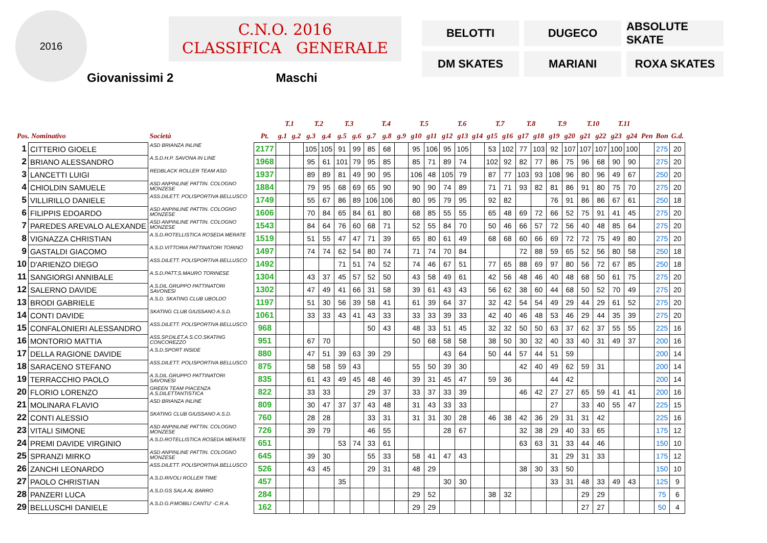2016
C.N.O. 2016
CLASSIFICA GENERALE
Giovanissimi 2 Maschi
BELOTTI
DUGECO
ABSOLUTE SKATE
DM SKATES
MARIANI
ROXA SKATES
| | | | | T.1 | | T.2 | | T.3 | | T.4 | | | T.5 | | T.6 | | | T.7 | | T.8 | | T.9 | | T.10 | | T.11 | | | | |
| --- | --- | --- | --- | --- | --- | --- | --- | --- | --- | --- | --- | --- | --- | --- | --- | --- | --- | --- | --- | --- | --- | --- | --- | --- | --- | --- | --- | --- | --- | --- |
| Pos. Nominativo | | Società | Pt. | g.1 | g.2 | g.3 | g.4 | g.5 | g.6 | g.7 | g.8 | g.9 | g10 | g11 | g12 | g13 | g14 | g15 | g16 | g17 | g18 | g19 | g20 | g21 | g22 | g23 | g24 | Pen | Bon | G.d. |
| 1 | CITTERIO GIOELE | ASD BRIANZA INLINE | 2177 | | | 105 | 105 | 91 | 99 | 85 | 68 | | 95 | 106 | 95 | 105 | | 53 | 102 | 77 | 103 | 92 | 107 | 107 | 107 | 100 | 100 | | 275 | 20 |
| 2 | BRIANO ALESSANDRO | A.S.D.H.P. SAVONA IN LINE | 1968 | | | 95 | 61 | 101 | 79 | 95 | 85 | | 85 | 71 | 89 | 74 | | 102 | 92 | 82 | 77 | 86 | 75 | 96 | 68 | 90 | 90 | | 275 | 20 |
| 3 | LANCETTI LUIGI | REDBLACK ROLLER TEAM ASD | 1937 | | | 89 | 89 | 81 | 49 | 90 | 95 | | 106 | 48 | 105 | 79 | | 87 | 77 | 103 | 93 | 108 | 96 | 80 | 96 | 49 | 67 | | 250 | 20 |
| 4 | CHIOLDIN SAMUELE | ASD ANPINLINE PATTIN. COLOGNO MONZESE | 1884 | | | 79 | 95 | 68 | 69 | 65 | 90 | | 90 | 90 | 74 | 89 | | 71 | 71 | 93 | 82 | 81 | 86 | 91 | 80 | 75 | 70 | | 275 | 20 |
| 5 | VILLIRILLO DANIELE | ASS.DILETT. POLISPORTIVA BELLUSCO | 1749 | | | 55 | 67 | 86 | 89 | 106 | 106 | | 80 | 95 | 79 | 95 | | 92 | 82 | | | 76 | 91 | 86 | 86 | 67 | 61 | | 250 | 18 |
| 6 | FILIPPIS EDOARDO | ASD ANPINLINE PATTIN. COLOGNO MONZESE | 1606 | | | 70 | 84 | 65 | 84 | 61 | 80 | | 68 | 85 | 55 | 55 | | 65 | 48 | 69 | 72 | 66 | 52 | 75 | 91 | 41 | 45 | | 275 | 20 |
| 7 | PAREDES AREVALO ALEXANDE | ASD ANPINLINE PATTIN. COLOGNO MONZESE | 1543 | | | 84 | 64 | 76 | 60 | 68 | 71 | | 52 | 55 | 84 | 70 | | 50 | 46 | 66 | 57 | 72 | 56 | 40 | 48 | 85 | 64 | | 275 | 20 |
| 8 | VIGNAZZA CHRISTIAN | A.S.D.ROTELLISTICA ROSEDA MERATE | 1519 | | | 51 | 55 | 47 | 47 | 71 | 39 | | 65 | 80 | 61 | 49 | | 68 | 68 | 60 | 66 | 69 | 72 | 72 | 75 | 49 | 80 | | 275 | 20 |
| 9 | GASTALDI GIACOMO | A.S.D.VITTORIA PATTINATORI TORINO | 1497 | | | 74 | 74 | 62 | 54 | 80 | 74 | | 71 | 74 | 70 | 84 | | | | 72 | 88 | 59 | 65 | 52 | 56 | 80 | 58 | | 250 | 18 |
| 10 | D'ARIENZO DIEGO | ASS.DILETT. POLISPORTIVA BELLUSCO | 1492 | | | | | 71 | 51 | 74 | 52 | | 74 | 46 | 67 | 51 | | 77 | 65 | 88 | 69 | 97 | 80 | 56 | 72 | 67 | 85 | | 250 | 18 |
| 11 | SANGIORGI ANNIBALE | A.S.D.PATT.S.MAURO TORINESE | 1304 | | | 43 | 37 | 45 | 57 | 52 | 50 | | 43 | 58 | 49 | 61 | | 42 | 56 | 48 | 46 | 40 | 48 | 68 | 50 | 61 | 75 | | 275 | 20 |
| 12 | SALERNO DAVIDE | A.S.DIL.GRUPPO PATTINATORI SAVONESI | 1302 | | | 47 | 49 | 41 | 66 | 31 | 58 | | 39 | 61 | 43 | 43 | | 56 | 62 | 38 | 60 | 44 | 68 | 50 | 52 | 70 | 49 | | 275 | 20 |
| 13 | BRODI GABRIELE | A.S.D. SKATING CLUB UBOLDO | 1197 | | | 51 | 30 | 56 | 39 | 58 | 41 | | 61 | 39 | 64 | 37 | | 32 | 42 | 54 | 54 | 49 | 29 | 44 | 29 | 61 | 52 | | 275 | 20 |
| 14 | CONTI DAVIDE | SKATING CLUB GIUSSANO A.S.D. | 1061 | | | 33 | 33 | 43 | 41 | 43 | 33 | | 33 | 33 | 39 | 33 | | 42 | 40 | 46 | 48 | 53 | 46 | 29 | 44 | 35 | 39 | | 275 | 20 |
| 15 | CONFALONIERI ALESSANDRO | ASS.DILETT. POLISPORTIVA BELLUSCO | 968 | | | | | | | 50 | 43 | | 48 | 33 | 51 | 45 | | 32 | 32 | 50 | 50 | 63 | 37 | 62 | 37 | 55 | 55 | | 225 | 16 |
| 16 | MONTORIO MATTIA | ASS.SP.DILET.A.S.CO.SKATING CONCOREZZO | 951 | | | 67 | 70 | | | | | | 50 | 68 | 58 | 58 | | 38 | 50 | 30 | 32 | 40 | 33 | 40 | 31 | 49 | 37 | | 200 | 16 |
| 17 | DELLA RAGIONE DAVIDE | A.S.D.SPORT INSIDE | 880 | | | 47 | 51 | 39 | 63 | 39 | 29 | | | | 43 | 64 | | 50 | 44 | 57 | 44 | 51 | 59 | | | | | | 200 | 14 |
| 18 | SARACENO STEFANO | ASS.DILETT. POLISPORTIVA BELLUSCO | 875 | | | 58 | 58 | 59 | 43 | | | | 55 | 50 | 39 | 30 | | | | 42 | 40 | 49 | 62 | 59 | 31 | | | | 200 | 14 |
| 19 | TERRACCHIO PAOLO | A.S.DIL.GRUPPO PATTINATORI SAVONESI | 835 | | | 61 | 43 | 49 | 45 | 48 | 46 | | 39 | 31 | 45 | 47 | | 59 | 36 | | | 44 | 42 | | | | | | 200 | 14 |
| 20 | FLORIO LORENZO | GREEN TEAM PIACENZA A.S.DILETTANTISTICA | 822 | | | 33 | 33 | | | 29 | 37 | | 33 | 37 | 33 | 39 | | | | 46 | 42 | 27 | 27 | 65 | 59 | 41 | 41 | | 200 | 16 |
| 21 | MOLINARA FLAVIO | ASD BRIANZA INLINE | 809 | | | 30 | 47 | 37 | 37 | 43 | 48 | | 31 | 43 | 33 | 33 | | | | | | 27 | | 33 | 40 | 55 | 47 | | 225 | 15 |
| 22 | CONTI ALESSIO | SKATING CLUB GIUSSANO A.S.D. | 760 | | | 28 | 28 | | | 33 | 31 | | 31 | 31 | 30 | 28 | | 46 | 38 | 42 | 36 | 29 | 31 | 31 | 42 | | | | 225 | 16 |
| 23 | VITALI SIMONE | ASD ANPINLINE PATTIN. COLOGNO MONZESE | 726 | | | 39 | 79 | | | 46 | 55 | | | | 28 | 67 | | | | 32 | 38 | 29 | 40 | 33 | 65 | | | | 175 | 12 |
| 24 | PREMI DAVIDE VIRGINIO | A.S.D.ROTELLISTICA ROSEDA MERATE | 651 | | | | | 53 | 74 | 33 | 61 | | | | | | | | | 63 | 63 | 31 | 33 | 44 | 46 | | | | 150 | 10 |
| 25 | SPRANZI MIRKO | ASD ANPINLINE PATTIN. COLOGNO MONZESE | 645 | | | 39 | 30 | | | 55 | 33 | | 58 | 41 | 47 | 43 | | | | | | 31 | 29 | 31 | 33 | | | | 175 | 12 |
| 26 | ZANCHI LEONARDO | ASS.DILETT. POLISPORTIVA BELLUSCO | 526 | | | 43 | 45 | | | 29 | 31 | | 48 | 29 | | | | | | 38 | 30 | 33 | 50 | | | | | | 150 | 10 |
| 27 | PAOLO CHRISTIAN | A.S.D.RIVOLI ROLLER TIME | 457 | | | | | 35 | | | | | | | 30 | 30 | | | | | | 33 | 31 | 48 | 33 | 49 | 43 | | 125 | 9 |
| 28 | PANZERI LUCA | A.S.D.GS SALA AL BARRO | 284 | | | | | | | | | | 29 | 52 | | | | 38 | 32 | | | | | 29 | 29 | | | | 75 | 6 |
| 29 | BELLUSCHI DANIELE | A.S.D.G.P.MOBILI CANTU' -C.R.A. | 162 | | | | | | | | | | 29 | 29 | | | | | | | | | | 27 | 27 | | | | 50 | 4 |